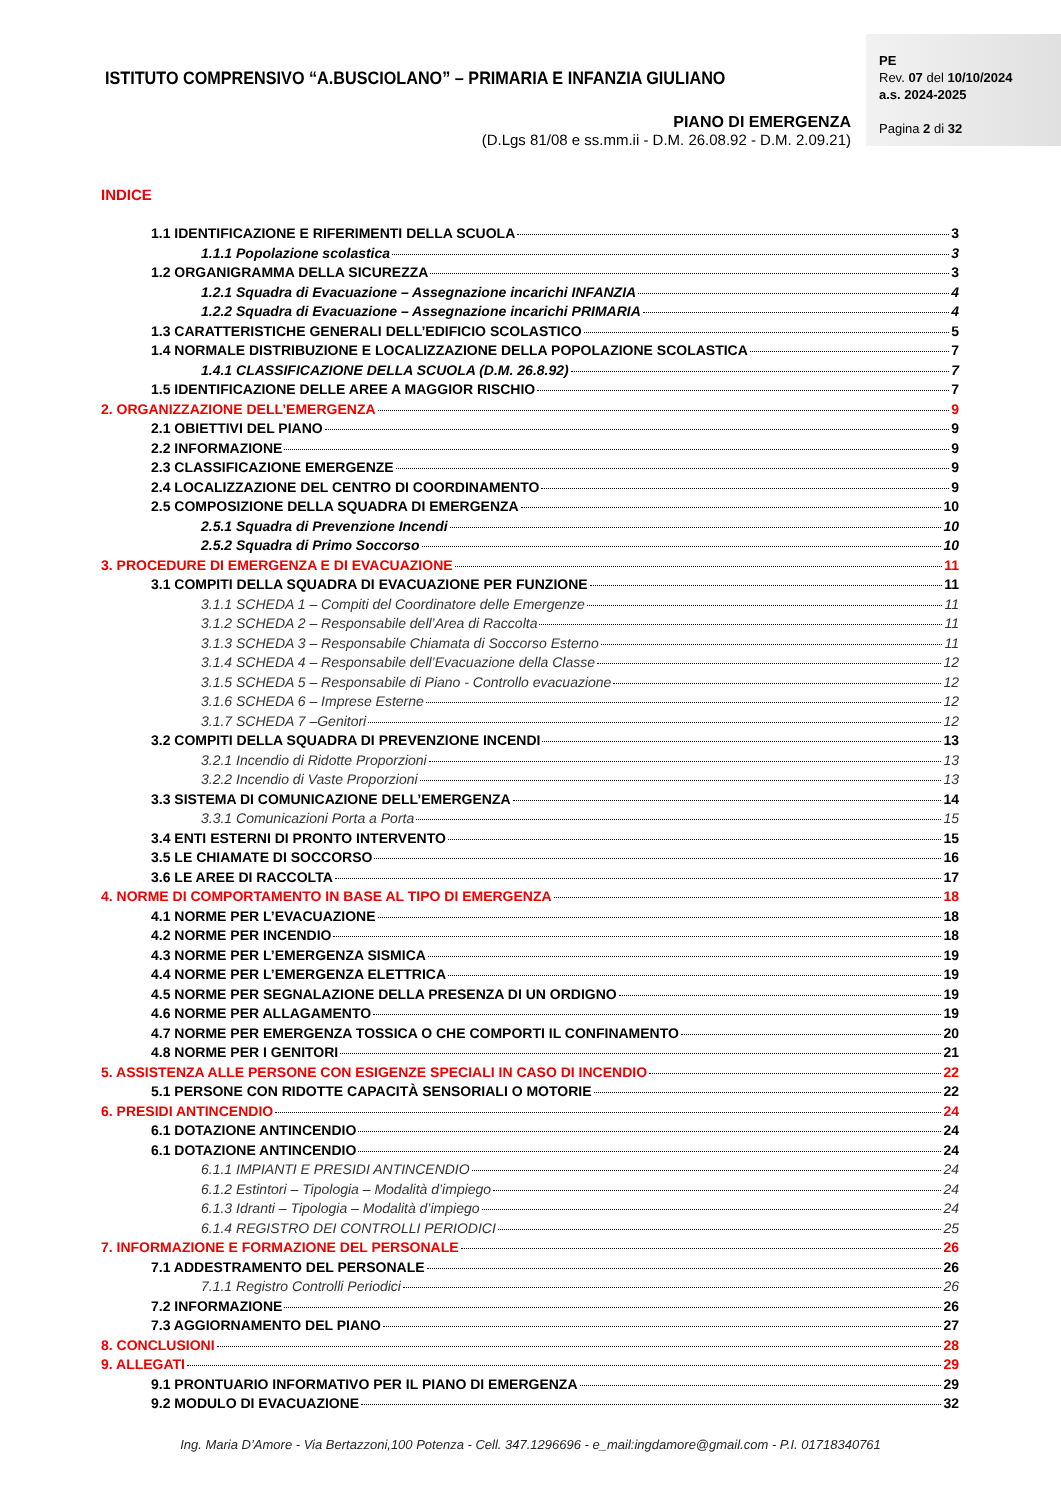ISTITUTO COMPRENSIVO “A.BUSCIOLANO” – PRIMARIA E INFANZIA GIULIANO
PIANO DI EMERGENZA
(D.Lgs 81/08 e ss.mm.ii - D.M. 26.08.92 - D.M. 2.09.21)
PE
Rev. 07 del 10/10/2024
a.s. 2024-2025
Pagina 2 di 32
INDICE
1.1 IDENTIFICAZIONE E RIFERIMENTI DELLA SCUOLA 3
1.1.1 Popolazione scolastica 3
1.2 ORGANIGRAMMA DELLA SICUREZZA 3
1.2.1 Squadra di Evacuazione – Assegnazione incarichi INFANZIA 4
1.2.2 Squadra di Evacuazione – Assegnazione incarichi PRIMARIA 4
1.3 CARATTERISTICHE GENERALI DELL’EDIFICIO SCOLASTICO 5
1.4 NORMALE DISTRIBUZIONE E LOCALIZZAZIONE DELLA POPOLAZIONE SCOLASTICA 7
1.4.1 CLASSIFICAZIONE DELLA SCUOLA (D.M. 26.8.92) 7
1.5 IDENTIFICAZIONE DELLE AREE A MAGGIOR RISCHIO 7
2. ORGANIZZAZIONE DELL’EMERGENZA 9
2.1 OBIETTIVI DEL PIANO 9
2.2 INFORMAZIONE 9
2.3 CLASSIFICAZIONE EMERGENZE 9
2.4 LOCALIZZAZIONE DEL CENTRO DI COORDINAMENTO 9
2.5 COMPOSIZIONE DELLA SQUADRA DI EMERGENZA 10
2.5.1 Squadra di Prevenzione Incendi 10
2.5.2 Squadra di Primo Soccorso 10
3. PROCEDURE DI EMERGENZA E DI EVACUAZIONE 11
3.1 COMPITI DELLA SQUADRA DI EVACUAZIONE PER FUNZIONE 11
3.1.1 SCHEDA 1 – Compiti del Coordinatore delle Emergenze 11
3.1.2 SCHEDA 2 – Responsabile dell’Area di Raccolta 11
3.1.3 SCHEDA 3 – Responsabile Chiamata di Soccorso Esterno 11
3.1.4 SCHEDA 4 – Responsabile dell’Evacuazione della Classe 12
3.1.5 SCHEDA 5 – Responsabile di Piano - Controllo evacuazione 12
3.1.6 SCHEDA 6 – Imprese Esterne 12
3.1.7 SCHEDA 7 –Genitori 12
3.2 COMPITI DELLA SQUADRA DI PREVENZIONE INCENDI 13
3.2.1 Incendio di Ridotte Proporzioni 13
3.2.2 Incendio di Vaste Proporzioni 13
3.3 SISTEMA DI COMUNICAZIONE DELL’EMERGENZA 14
3.3.1 Comunicazioni Porta a Porta 15
3.4 ENTI ESTERNI DI PRONTO INTERVENTO 15
3.5 LE CHIAMATE DI SOCCORSO 16
3.6 LE AREE DI RACCOLTA 17
4. NORME DI COMPORTAMENTO IN BASE AL TIPO DI EMERGENZA 18
4.1 NORME PER L’EVACUAZIONE 18
4.2 NORME PER INCENDIO 18
4.3 NORME PER L’EMERGENZA SISMICA 19
4.4 NORME PER L’EMERGENZA ELETTRICA 19
4.5 NORME PER SEGNALAZIONE DELLA PRESENZA DI UN ORDIGNO 19
4.6 NORME PER ALLAGAMENTO 19
4.7 NORME PER EMERGENZA TOSSICA O CHE COMPORTI IL CONFINAMENTO 20
4.8 NORME PER I GENITORI 21
5. ASSISTENZA ALLE PERSONE CON ESIGENZE SPECIALI IN CASO DI INCENDIO 22
5.1 PERSONE CON RIDOTTE CAPACITÀ SENSORIALI O MOTORIE 22
6. PRESIDI ANTINCENDIO 24
6.1 DOTAZIONE ANTINCENDIO 24
6.1 DOTAZIONE ANTINCENDIO 24
6.1.1 IMPIANTI E PRESIDI ANTINCENDIO 24
6.1.2 Estintori – Tipologia – Modalità d’impiego 24
6.1.3 Idranti – Tipologia – Modalità d’impiego 24
6.1.4 REGISTRO DEI CONTROLLI PERIODICI 25
7. INFORMAZIONE E FORMAZIONE DEL PERSONALE 26
7.1 ADDESTRAMENTO DEL PERSONALE 26
7.1.1 Registro Controlli Periodici 26
7.2 INFORMAZIONE 26
7.3 AGGIORNAMENTO DEL PIANO 27
8. CONCLUSIONI 28
9. ALLEGATI 29
9.1 PRONTUARIO INFORMATIVO PER IL PIANO DI EMERGENZA 29
9.2 MODULO DI EVACUAZIONE 32
Ing. Maria D’Amore - Via Bertazzoni,100 Potenza - Cell. 347.1296696 - e_mail:ingdamore@gmail.com - P.I. 01718340761